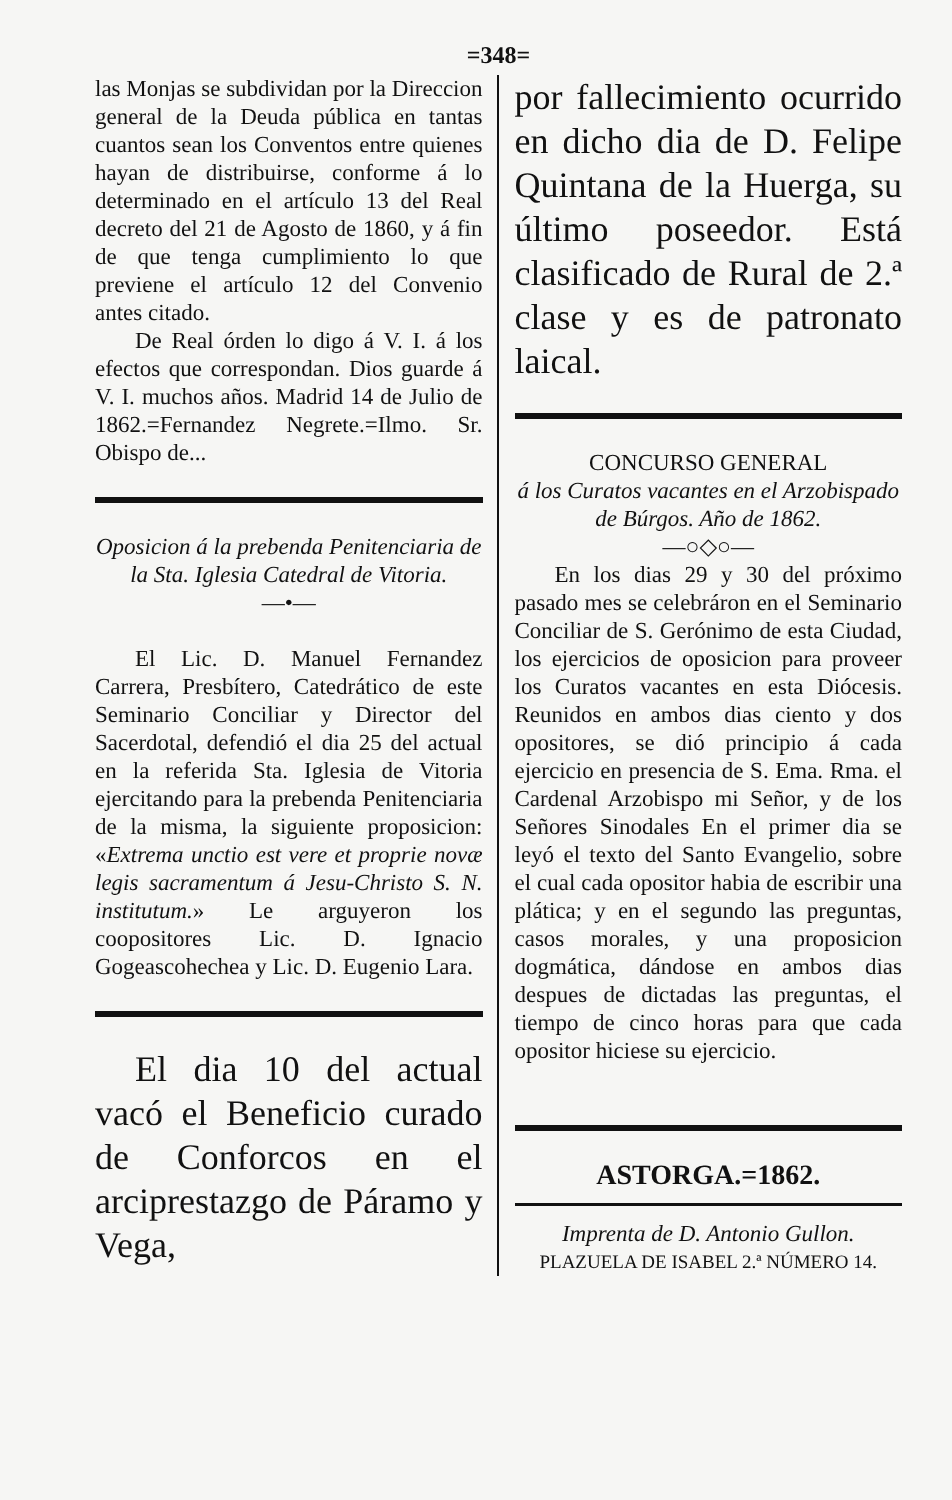=348=
las Monjas se subdividan por la Direccion general de la Deuda pública en tantas cuantos sean los Conventos entre quienes hayan de distribuirse, conforme á lo determinado en el artículo 13 del Real decreto del 21 de Agosto de 1860, y á fin de que tenga cumplimiento lo que previene el artículo 12 del Convenio antes citado.
De Real órden lo digo á V. I. á los efectos que correspondan. Dios guarde á V. I. muchos años. Madrid 14 de Julio de 1862.=Fernandez Negrete.=Ilmo. Sr. Obispo de...
Oposicion á la prebenda Penitenciaria de la Sta. Iglesia Catedral de Vitoria.
—•—
El Lic. D. Manuel Fernandez Carrera, Presbítero, Catedrático de este Seminario Conciliar y Director del Sacerdotal, defendió el dia 25 del actual en la referida Sta. Iglesia de Vitoria ejercitando para la prebenda Penitenciaria de la misma, la siguiente proposicion: «Extrema unctio est vere et proprie novæ legis sacramentum á Jesu-Christo S. N. institutum.» Le arguyeron los coopositores Lic. D. Ignacio Gogeascohechea y Lic. D. Eugenio Lara.
El dia 10 del actual vacó el Beneficio curado de Conforcos en el arciprestazgo de Páramo y Vega,
por fallecimiento ocurrido en dicho dia de D. Felipe Quintana de la Huerga, su último poseedor. Está clasificado de Rural de 2.ª clase y es de patronato laical.
CONCURSO GENERAL
á los Curatos vacantes en el Arzobispado de Búrgos. Año de 1862.
—○◇○—
En los dias 29 y 30 del próximo pasado mes se celebráron en el Seminario Conciliar de S. Gerónimo de esta Ciudad, los ejercicios de oposicion para proveer los Curatos vacantes en esta Diócesis. Reunidos en ambos dias ciento y dos opositores, se dió principio á cada ejercicio en presencia de S. Ema. Rma. el Cardenal Arzobispo mi Señor, y de los Señores Sinodales En el primer dia se leyó el texto del Santo Evangelio, sobre el cual cada opositor habia de escribir una plática; y en el segundo las preguntas, casos morales, y una proposicion dogmática, dándose en ambos dias despues de dictadas las preguntas, el tiempo de cinco horas para que cada opositor hiciese su ejercicio.
ASTORGA.=1862.
Imprenta de D. Antonio Gullon.
PLAZUELA DE ISABEL 2.ª NÚMERO 14.